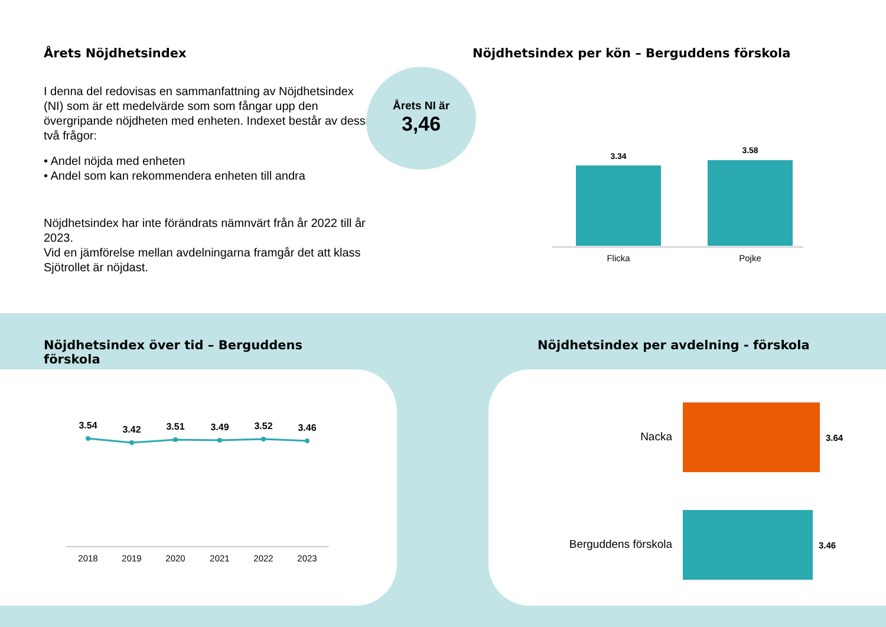Årets Nöjdhetsindex
I denna del redovisas en sammanfattning av Nöjdhetsindex (NI) som är ett medelvärde som som fångar upp den övergripande nöjdheten med enheten. Indexet består av dessa två frågor:
• Andel nöjda med enheten
• Andel som kan rekommendera enheten till andra
Nöjdhetsindex har inte förändrats nämnvärt från år 2022 till år 2023.
Vid en jämförelse mellan avdelningarna framgår det att klass Sjötrollet är nöjdast.
Årets NI är
3,46
Nöjdhetsindex per kön – Berguddens förskola
3.34
3.58
Flicka
Pojke
Nöjdhetsindex över tid – Berguddens förskola
Nöjdhetsindex per avdelning - förskola
3.54
3.42
3.51
3.49
3.52
3.46
2018
2019
2020
2021
2022
2023
Nacka
3.64
Berguddens förskola
3.46